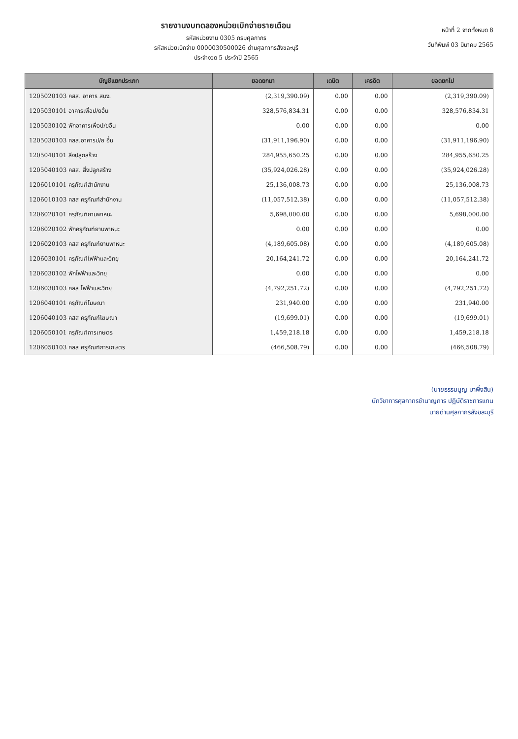รายงานงบทดลองหน่วยเบิกจ่ายรายเดือน
รหัสหน่วยงาน 0305 กรมศุลกากร
รหัสหน่วยเบิกจ่าย 0000030500026 ด่านศุลกากรสังขละบุรี
ประจำงวด 5 ประจำปี 2565
หน้าที่ 2 จากทั้งหมด 8
วันที่พิมพ์ 03 มีนาคม 2565
| บัญชีแยกประเภท | ยอดยกมา | เดบิต | เครดิต | ยอดยกไป |
| --- | --- | --- | --- | --- |
| 1205020103 คสส. อาคาร สนง. | (2,319,390.09) | 0.00 | 0.00 | (2,319,390.09) |
| 1205030101 อาคารเพื่อป/ยอื่น | 328,576,834.31 | 0.00 | 0.00 | 328,576,834.31 |
| 1205030102 พักอาคารเพื่อป/ยอื่น | 0.00 | 0.00 | 0.00 | 0.00 |
| 1205030103 คสส.อาคารป/ย อื่น | (31,911,196.90) | 0.00 | 0.00 | (31,911,196.90) |
| 1205040101 สิ่งปลูกสร้าง | 284,955,650.25 | 0.00 | 0.00 | 284,955,650.25 |
| 1205040103 คสส. สิ่งปลูกสร้าง | (35,924,026.28) | 0.00 | 0.00 | (35,924,026.28) |
| 1206010101 ครุภัณฑ์สำนักงาน | 25,136,008.73 | 0.00 | 0.00 | 25,136,008.73 |
| 1206010103 คสส ครุภัณฑ์สำนักงาน | (11,057,512.38) | 0.00 | 0.00 | (11,057,512.38) |
| 1206020101 ครุภัณฑ์ยานพาหนะ | 5,698,000.00 | 0.00 | 0.00 | 5,698,000.00 |
| 1206020102 พักครุภัณฑ์ยานพาหนะ | 0.00 | 0.00 | 0.00 | 0.00 |
| 1206020103 คสส ครุภัณฑ์ยานพาหนะ | (4,189,605.08) | 0.00 | 0.00 | (4,189,605.08) |
| 1206030101 ครุภัณฑ์ไฟฟ้าและวิทยุ | 20,164,241.72 | 0.00 | 0.00 | 20,164,241.72 |
| 1206030102 พักไฟฟ้าและวิทยุ | 0.00 | 0.00 | 0.00 | 0.00 |
| 1206030103 คสส ไฟฟ้าและวิทยุ | (4,792,251.72) | 0.00 | 0.00 | (4,792,251.72) |
| 1206040101 ครุภัณฑ์โฆษณา | 231,940.00 | 0.00 | 0.00 | 231,940.00 |
| 1206040103 คสส ครุภัณฑ์โฆษณา | (19,699.01) | 0.00 | 0.00 | (19,699.01) |
| 1206050101 ครุภัณฑ์การเกษตร | 1,459,218.18 | 0.00 | 0.00 | 1,459,218.18 |
| 1206050103 คสส ครุภัณฑ์การเกษตร | (466,508.79) | 0.00 | 0.00 | (466,508.79) |
(นายธรรมนูญ มาพึ่งสิน)
นักวิชาการศุลกากรชำนาญการ ปฏิบัติราชการแทน
นายด่านศุลกากรสังขละบุรี